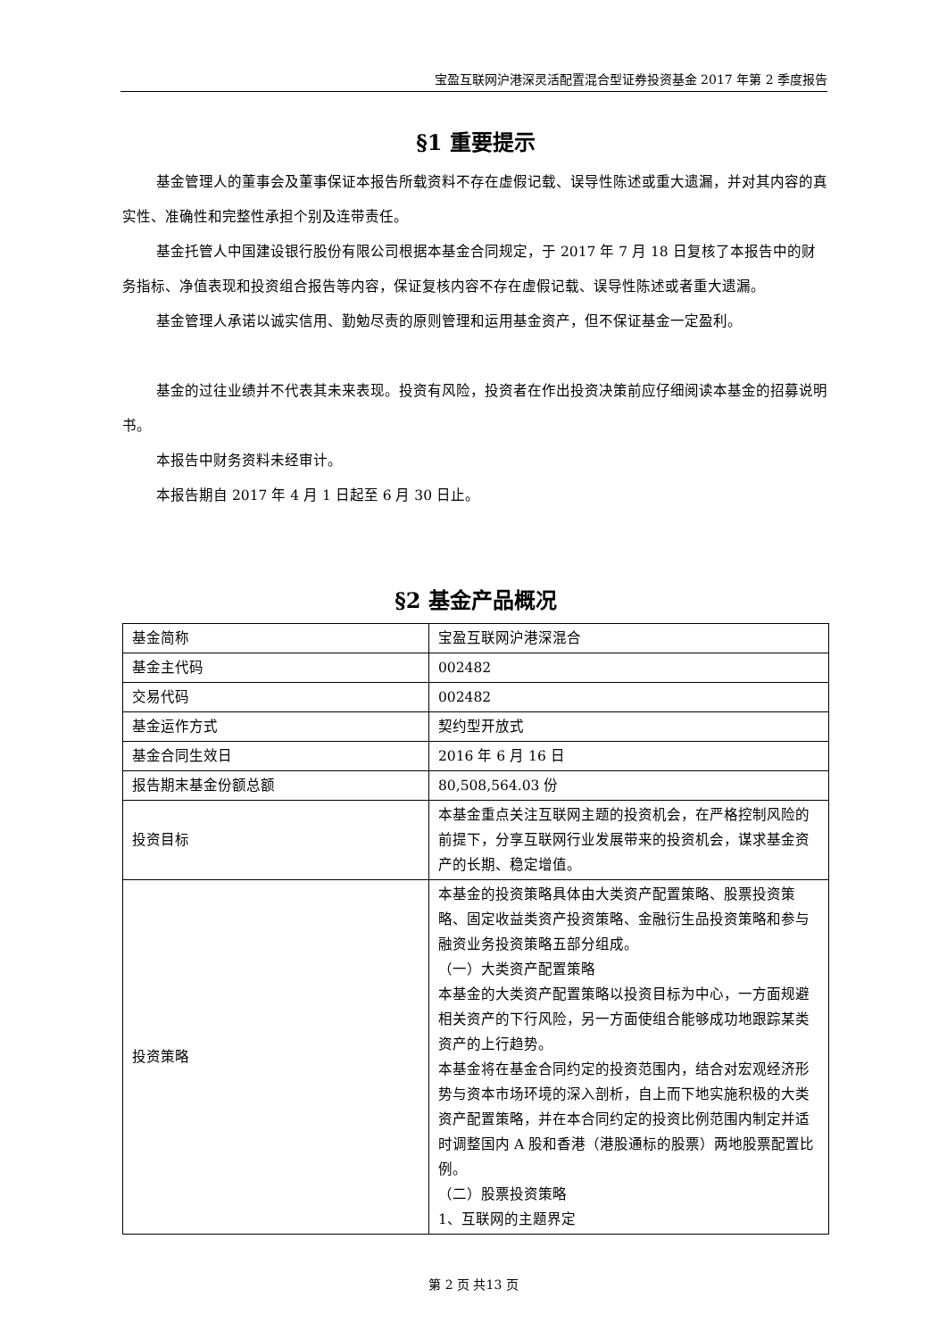宝盈互联网沪港深灵活配置混合型证券投资基金 2017 年第 2 季度报告
§1 重要提示
基金管理人的董事会及董事保证本报告所载资料不存在虚假记载、误导性陈述或重大遗漏，并对其内容的真实性、准确性和完整性承担个别及连带责任。
基金托管人中国建设银行股份有限公司根据本基金合同规定，于 2017 年 7 月 18 日复核了本报告中的财务指标、净值表现和投资组合报告等内容，保证复核内容不存在虚假记载、误导性陈述或者重大遗漏。
基金管理人承诺以诚实信用、勤勉尽责的原则管理和运用基金资产，但不保证基金一定盈利。
基金的过往业绩并不代表其未来表现。投资有风险，投资者在作出投资决策前应仔细阅读本基金的招募说明书。
本报告中财务资料未经审计。
本报告期自 2017 年 4 月 1 日起至 6 月 30 日止。
§2 基金产品概况
| 基金简称 | 宝盈互联网沪港深混合 |
| 基金主代码 | 002482 |
| 交易代码 | 002482 |
| 基金运作方式 | 契约型开放式 |
| 基金合同生效日 | 2016 年 6 月 16 日 |
| 报告期末基金份额总额 | 80,508,564.03 份 |
| 投资目标 | 本基金重点关注互联网主题的投资机会，在严格控制风险的前提下，分享互联网行业发展带来的投资机会，谋求基金资产的长期、稳定增值。 |
| 投资策略 | 本基金的投资策略具体由大类资产配置策略、股票投资策略、固定收益类资产投资策略、金融衍生品投资策略和参与融资业务投资策略五部分组成。 （一）大类资产配置策略 本基金的大类资产配置策略以投资目标为中心，一方面规避相关资产的下行风险，另一方面使组合能够成功地跟踪某类资产的上行趋势。 本基金将在基金合同约定的投资范围内，结合对宏观经济形势与资本市场环境的深入剖析，自上而下地实施积极的大类资产配置策略，并在本合同约定的投资比例范围内制定并适时调整国内 A 股和香港（港股通标的股票）两地股票配置比例。 （二）股票投资策略 1、互联网的主题界定 |
第 2 页 共13 页